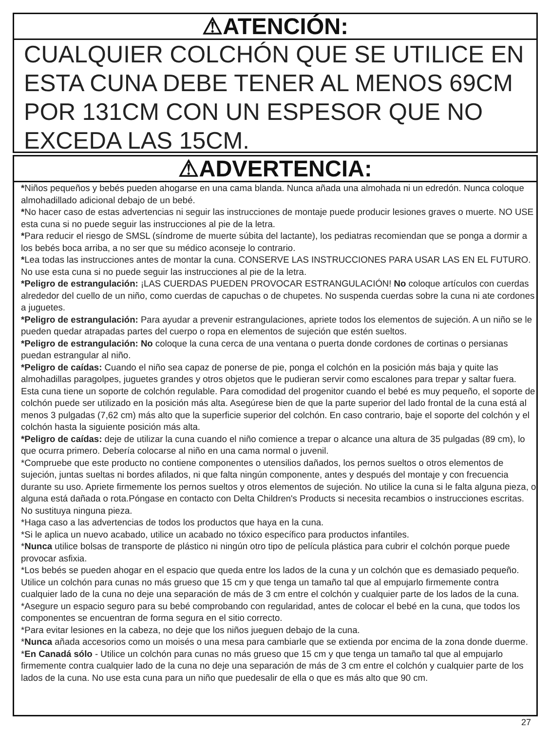⚠ATENCIÓN:
CUALQUIER COLCHÓN QUE SE UTILICE EN ESTA CUNA DEBE TENER AL MENOS 69CM POR 131CM CON UN ESPESOR QUE NO EXCEDA LAS 15CM.
⚠ADVERTENCIA:
*Niños pequeños y bebés pueden ahogarse en una cama blanda. Nunca añada una almohada ni un edredón. Nunca coloque almohadillado adicional debajo de un bebé.
*No hacer caso de estas advertencias ni seguir las instrucciones de montaje puede producir lesiones graves o muerte. NO USE esta cuna si no puede seguir las instrucciones al pie de la letra.
*Para reducir el riesgo de SMSL (síndrome de muerte súbita del lactante), los pediatras recomiendan que se ponga a dormir a los bebés boca arriba, a no ser que su médico aconseje lo contrario.
*Lea todas las instrucciones antes de montar la cuna. CONSERVE LAS INSTRUCCIONES PARA USAR LAS EN EL FUTURO. No use esta cuna si no puede seguir las instrucciones al pie de la letra.
*Peligro de estrangulación: ¡LAS CUERDAS PUEDEN PROVOCAR ESTRANGULACIÓN! No coloque artículos con cuerdas alrededor del cuello de un niño, como cuerdas de capuchas o de chupetes. No suspenda cuerdas sobre la cuna ni ate cordones a juguetes.
*Peligro de estrangulación: Para ayudar a prevenir estrangulaciones, apriete todos los elementos de sujeción. A un niño se le pueden quedar atrapadas partes del cuerpo o ropa en elementos de sujeción que estén sueltos.
*Peligro de estrangulación: No coloque la cuna cerca de una ventana o puerta donde cordones de cortinas o persianas puedan estrangular al niño.
*Peligro de caídas: Cuando el niño sea capaz de ponerse de pie, ponga el colchón en la posición más baja y quite las almohadillas paragolpes, juguetes grandes y otros objetos que le pudieran servir como escalones para trepar y saltar fuera. Esta cuna tiene un soporte de colchón regulable. Para comodidad del progenitor cuando el bebé es muy pequeño, el soporte de colchón puede ser utilizado en la posición más alta. Asegúrese bien de que la parte superior del lado frontal de la cuna está al menos 3 pulgadas (7,62 cm) más alto que la superficie superior del colchón. En caso contrario, baje el soporte del colchón y el colchón hasta la siguiente posición más alta.
*Peligro de caídas: deje de utilizar la cuna cuando el niño comience a trepar o alcance una altura de 35 pulgadas (89 cm), lo que ocurra primero. Debería colocarse al niño en una cama normal o juvenil.
*Compruebe que este producto no contiene componentes o utensilios dañados, los pernos sueltos o otros elementos de sujeción, juntas sueltas ni bordes afilados, ni que falta ningún componente, antes y después del montaje y con frecuencia durante su uso. Apriete firmemente los pernos sueltos y otros elementos de sujeción. No utilice la cuna si le falta alguna pieza, o alguna está dañada o rota.Póngase en contacto con Delta Children's Products si necesita recambios o instrucciones escritas. No sustituya ninguna pieza.
*Haga caso a las advertencias de todos los productos que haya en la cuna.
*Si le aplica un nuevo acabado, utilice un acabado no tóxico específico para productos infantiles.
*Nunca utilice bolsas de transporte de plástico ni ningún otro tipo de película plástica para cubrir el colchón porque puede provocar asfixia.
*Los bebés se pueden ahogar en el espacio que queda entre los lados de la cuna y un colchón que es demasiado pequeño. Utilice un colchón para cunas no más grueso que 15 cm y que tenga un tamaño tal que al empujarlo firmemente contra cualquier lado de la cuna no deje una separación de más de 3 cm entre el colchón y cualquier parte de los lados de la cuna.
*Asegure un espacio seguro para su bebé comprobando con regularidad, antes de colocar el bebé en la cuna, que todos los componentes se encuentran de forma segura en el sitio correcto.
*Para evitar lesiones en la cabeza, no deje que los niños jueguen debajo de la cuna.
*Nunca añada accesorios como un moisés o una mesa para cambiarle que se extienda por encima de la zona donde duerme.
*En Canadá sólo - Utilice un colchón para cunas no más grueso que 15 cm y que tenga un tamaño tal que al empujarlo firmemente contra cualquier lado de la cuna no deje una separación de más de 3 cm entre el colchón y cualquier parte de los lados de la cuna. No use esta cuna para un niño que puedesalir de ella o que es más alto que 90 cm.
27